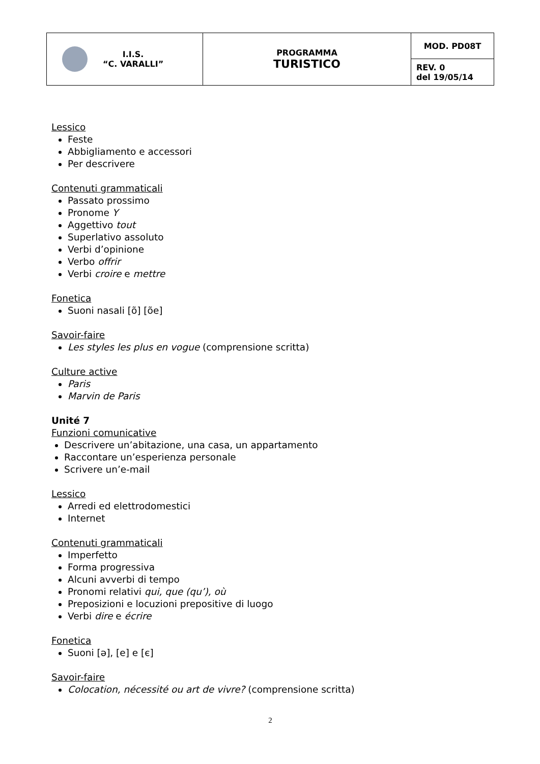| I.I.S. “C. VARALLI” | PROGRAMMA TURISTICO | MOD. PD08T |
| | | REV. 0 del 19/05/14 |
Lessico
Feste
Abbigliamento e accessori
Per descrivere
Contenuti grammaticali
Passato prossimo
Pronome Y
Aggettivo tout
Superlativo assoluto
Verbi d’opinione
Verbo offrir
Verbi croire e mettre
Fonetica
Suoni nasali [õ] [õe]
Savoir-faire
Les styles les plus en vogue (comprensione scritta)
Culture active
Paris
Marvin de Paris
Unité 7
Funzioni comunicative
Descrivere un’abitazione, una casa, un appartamento
Raccontare un’esperienza personale
Scrivere un’e-mail
Lessico
Arredi ed elettrodomestici
Internet
Contenuti grammaticali
Imperfetto
Forma progressiva
Alcuni avverbi di tempo
Pronomi relativi qui, que (qu’), où
Preposizioni e locuzioni prepositive di luogo
Verbi dire e écrire
Fonetica
Suoni [ə], [e] e [є]
Savoir-faire
Colocation, nécessité ou art de vivre? (comprensione scritta)
2